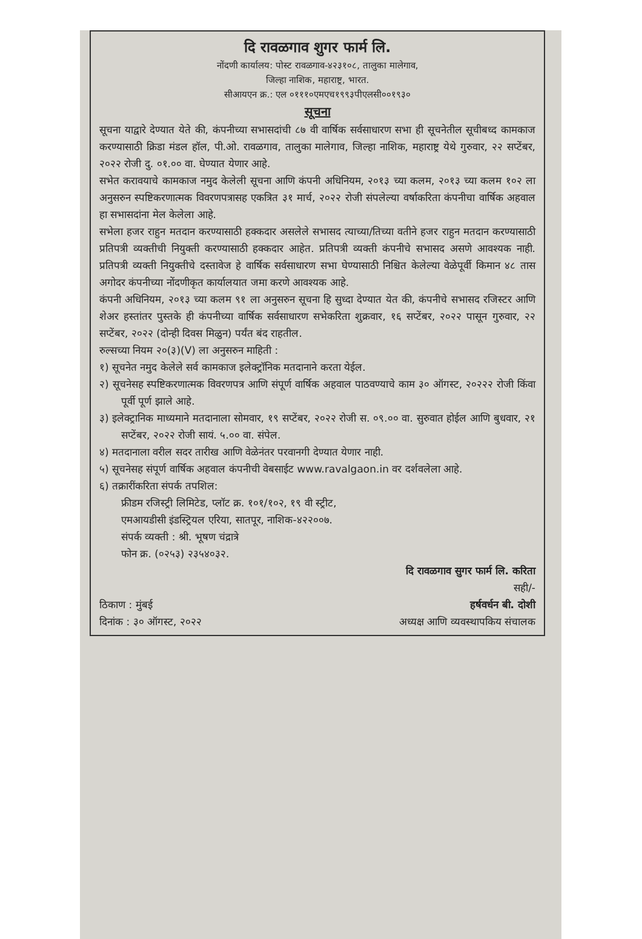दि रावळगाव शुगर फार्म लि.
नोंदणी कार्यालय: पोस्ट रावळगाव-४२३१०८, तालुका मालेगाव,
जिल्हा नाशिक, महाराष्ट्र, भारत.
सीआयएन क्र.: एल ०१११०एमएच१९९३पीएलसी००१९३०
सूचना
सूचना याद्वारे देण्यात येते की, कंपनीच्या सभासदांची ८७ वी वार्षिक सर्वसाधारण सभा ही सूचनेतील सूचीबध्द कामकाज करण्यासाठी क्रिडा मंडल हॉल, पी.ओ. रावळगाव, तालुका मालेगाव, जिल्हा नाशिक, महाराष्ट्र येथे गुरुवार, २२ सप्टेंबर, २०२२ रोजी दु. ०१.०० वा. घेण्यात येणार आहे.
सभेत करावयाचे कामकाज नमुद केलेली सूचना आणि कंपनी अधिनियम, २०१३ च्या कलम, २०१३ च्या कलम १०२ ला अनुसरुन स्पष्टिकरणात्मक विवरणपत्रासह एकत्रित ३१ मार्च, २०२२ रोजी संपलेल्या वर्षाकरिता कंपनीचा वार्षिक अहवाल हा सभासदांना मेल केलेला आहे.
सभेला हजर राहुन मतदान करण्यासाठी हक्कदार असलेले सभासद त्याच्या/तिच्या वतीने हजर राहुन मतदान करण्यासाठी प्रतिपत्री व्यक्तीची नियुक्ती करण्यासाठी हक्कदार आहेत. प्रतिपत्री व्यक्ती कंपनीचे सभासद असणे आवश्यक नाही. प्रतिपत्री व्यक्ती नियुक्तीचे दस्तावेज हे वार्षिक सर्वसाधारण सभा घेण्यासाठी निश्चित केलेल्या वेळेपूर्वी किमान ४८ तास अगोदर कंपनीच्या नोंदणीकृत कार्यालयात जमा करणे आवश्यक आहे.
कंपनी अधिनियम, २०१३ च्या कलम ९१ ला अनुसरुन सूचना हि सुध्दा देण्यात येत की, कंपनीचे सभासद रजिस्टर आणि शेअर हस्तांतर पुस्तके ही कंपनीच्या वार्षिक सर्वसाधारण सभेकरिता शुक्रवार, १६ सप्टेंबर, २०२२ पासून गुरुवार, २२ सप्टेंबर, २०२२ (दोन्ही दिवस मिळुन) पर्यंत बंद राहतील.
रुल्सच्या नियम २०(३)(V) ला अनुसरुन माहिती :
१) सूचनेत नमुद केलेले सर्व कामकाज इलेक्ट्रॉनिक मतदानाने करता येईल.
२) सूचनेसह स्पष्टिकरणात्मक विवरणपत्र आणि संपूर्ण वार्षिक अहवाल पाठवण्याचे काम ३० ऑगस्ट, २०२२२ रोजी किंवा पूर्वी पूर्ण झाले आहे.
३) इलेक्ट्रानिक माध्यमाने मतदानाला सोमवार, १९ सप्टेंबर, २०२२ रोजी स. ०९.०० वा. सुरुवात होईल आणि बुधवार, २१ सप्टेंबर, २०२२ रोजी सायं. ५.०० वा. संपेल.
४) मतदानाला वरील सदर तारीख आणि वेळेनंतर परवानगी देण्यात येणार नाही.
५) सूचनेसह संपूर्ण वार्षिक अहवाल कंपनीची वेबसाईट www.ravalgaon.in वर दर्शवलेला आहे.
६) तक्रारींकरिता संपर्क तपशिल:
फ्रीडम रजिस्ट्री लिमिटेड, प्लॉट क्र. १०१/१०२, १९ वी स्ट्रीट,
एमआयडीसी इंडस्ट्रियल एरिया, सातपूर, नाशिक-४२२००७.
संपर्क व्यक्ती : श्री. भूषण चंद्रात्रे
फोन क्र. (०२५३) २३५४०३२.
दि रावळगाव सुगर फार्म लि. करिता
सही/-
ठिकाण : मुंबई हर्षवर्धन बी. दोशी
दिनांक : ३० ऑगस्ट, २०२२ अध्यक्ष आणि व्यवस्थापकिय संचालक